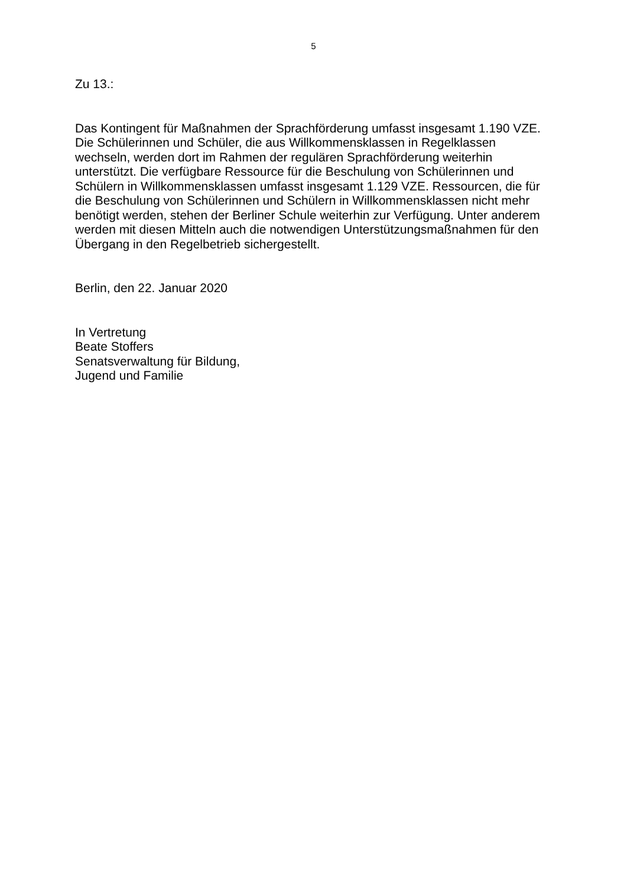5
Zu 13.:
Das Kontingent für Maßnahmen der Sprachförderung umfasst insgesamt 1.190 VZE.
Die Schülerinnen und Schüler, die aus Willkommensklassen in Regelklassen
wechseln, werden dort im Rahmen der regulären Sprachförderung weiterhin
unterstützt. Die verfügbare Ressource für die Beschulung von Schülerinnen und
Schülern in Willkommensklassen umfasst insgesamt 1.129 VZE. Ressourcen, die für
die Beschulung von Schülerinnen und Schülern in Willkommensklassen nicht mehr
benötigt werden, stehen der Berliner Schule weiterhin zur Verfügung. Unter anderem
werden mit diesen Mitteln auch die notwendigen Unterstützungsmaßnahmen für den
Übergang in den Regelbetrieb sichergestellt.
Berlin, den 22. Januar 2020
In Vertretung
Beate Stoffers
Senatsverwaltung für Bildung,
Jugend und Familie